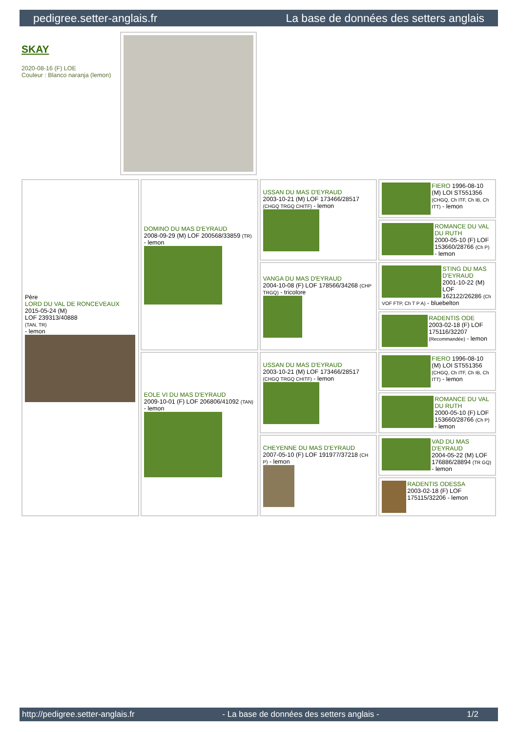pedigree.setter-anglais.fr La base de données des setters anglais
SKAY
2020-08-16 (F) LOE
Couleur : Blanco naranja (lemon)
| Père LORD DU VAL DE RONCEVEAUX 2015-05-24 (M) LOF 239313/40888 (TAN, TR) - lemon | DOMINO DU MAS D'EYRAUD 2008-09-29 (M) LOF 200568/33859 (TR) - lemon | USSAN DU MAS D'EYRAUD 2003-10-21 (M) LOF 173466/28517 (CHGQ TRGQ CHITF) - lemon | FIERO 1996-08-10 (M) LOI ST551356 (CHGQ, Ch ITF, Ch IB, Ch ITT) - lemon |
| | | | ROMANCE DU VAL DU RUTH 2000-05-10 (F) LOF 153660/28766 (Ch P) - lemon |
| | | VANGA DU MAS D'EYRAUD 2004-10-08 (F) LOF 178566/34268 (CHP TRGQ) - tricolore | STING DU MAS D'EYRAUD 2001-10-22 (M) LOF 162122/26286 (Ch VOF FTP, Ch T P A) - bluebelton |
| | | | RADENTIS ODE 2003-02-18 (F) LOF 175116/32207 (Recommandée) - lemon |
| | EOLE VI DU MAS D'EYRAUD 2009-10-01 (F) LOF 206806/41092 (TAN) - lemon | USSAN DU MAS D'EYRAUD 2003-10-21 (M) LOF 173466/28517 (CHGQ TRGQ CHITF) - lemon | FIERO 1996-08-10 (M) LOI ST551356 (CHGQ, Ch ITF, Ch IB, Ch ITT) - lemon |
| | | | ROMANCE DU VAL DU RUTH 2000-05-10 (F) LOF 153660/28766 (Ch P) - lemon |
| | | CHEYENNE DU MAS D'EYRAUD 2007-05-10 (F) LOF 191977/37218 (CH P) - lemon | VAD DU MAS D'EYRAUD 2004-05-22 (M) LOF 176886/28894 (TR GQ) - lemon |
| | | | RADENTIS ODESSA 2003-02-18 (F) LOF 175115/32206 - lemon |
http://pedigree.setter-anglais.fr - La base de données des setters anglais - 1/2